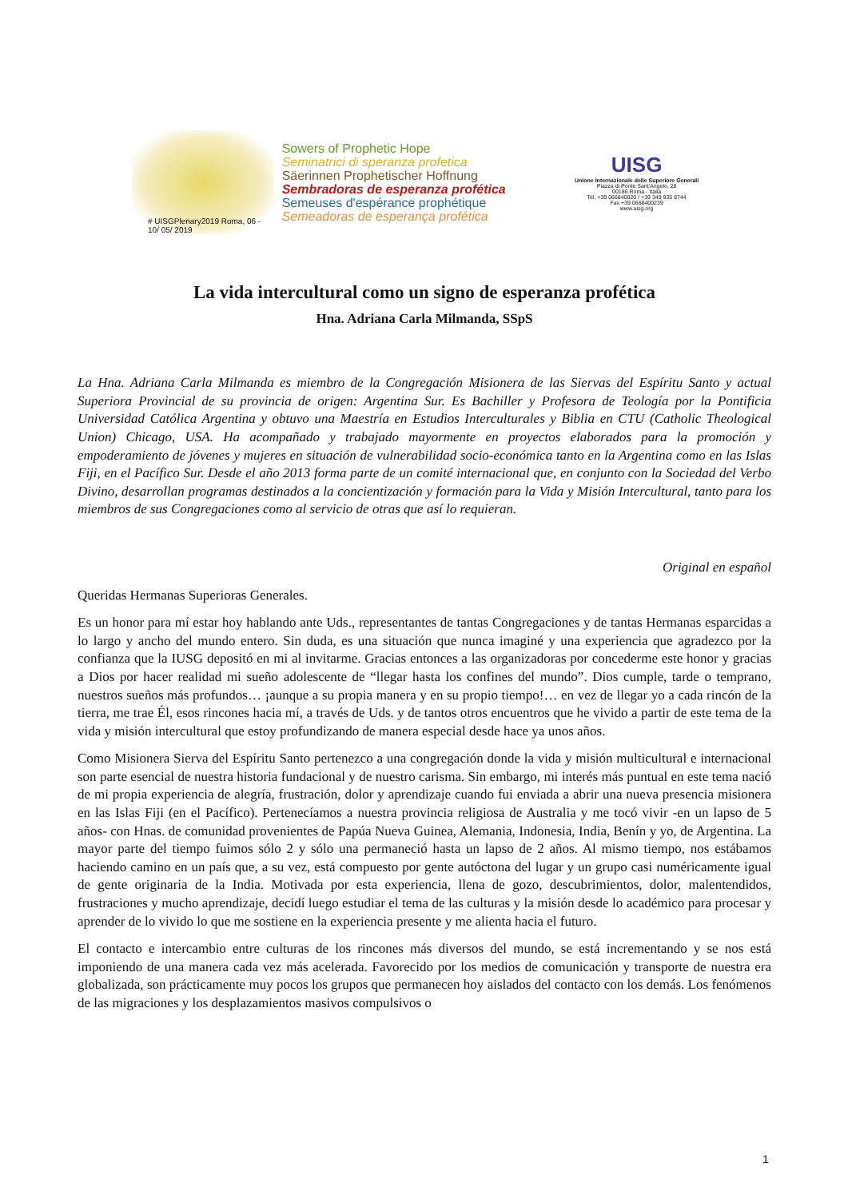# UISGPlenary2019 Roma, 06 - 10/ 05/ 2019
Sowers of Prophetic Hope
Seminatrici di speranza profetica
Säerinnen Prophetischer Hoffnung
Sembradoras de esperanza profética
Semeuses d'espérance prophétique
Semeadoras de esperança profética
UISG
Unione Internazionale delle Superiore Generali
Piazza di Ponte Sant'Angelo, 28
00186 Roma - Italia
Tel. +39 066840020 / +39 349 935 8744
Fax +39 0668400239
www.uisg.org
La vida intercultural como un signo de esperanza profética
Hna. Adriana Carla Milmanda, SSpS
La Hna. Adriana Carla Milmanda es miembro de la Congregación Misionera de las Siervas del Espíritu Santo y actual Superiora Provincial de su provincia de origen: Argentina Sur. Es Bachiller y Profesora de Teología por la Pontificia Universidad Católica Argentina y obtuvo una Maestría en Estudios Interculturales y Biblia en CTU (Catholic Theological Union) Chicago, USA. Ha acompañado y trabajado mayormente en proyectos elaborados para la promoción y empoderamiento de jóvenes y mujeres en situación de vulnerabilidad socio-económica tanto en la Argentina como en las Islas Fiji, en el Pacífico Sur. Desde el año 2013 forma parte de un comité internacional que, en conjunto con la Sociedad del Verbo Divino, desarrollan programas destinados a la concientización y formación para la Vida y Misión Intercultural, tanto para los miembros de sus Congregaciones como al servicio de otras que así lo requieran.
Original en español
Queridas Hermanas Superioras Generales.
Es un honor para mí estar hoy hablando ante Uds., representantes de tantas Congregaciones y de tantas Hermanas esparcidas a lo largo y ancho del mundo entero. Sin duda, es una situación que nunca imaginé y una experiencia que agradezco por la confianza que la IUSG depositó en mi al invitarme. Gracias entonces a las organizadoras por concederme este honor y gracias a Dios por hacer realidad mi sueño adolescente de “llegar hasta los confines del mundo”. Dios cumple, tarde o temprano, nuestros sueños más profundos… ¡aunque a su propia manera y en su propio tiempo!… en vez de llegar yo a cada rincón de la tierra, me trae Él, esos rincones hacia mí, a través de Uds. y de tantos otros encuentros que he vivido a partir de este tema de la vida y misión intercultural que estoy profundizando de manera especial desde hace ya unos años.
Como Misionera Sierva del Espíritu Santo pertenezco a una congregación donde la vida y misión multicultural e internacional son parte esencial de nuestra historia fundacional y de nuestro carisma. Sin embargo, mi interés más puntual en este tema nació de mi propia experiencia de alegría, frustración, dolor y aprendizaje cuando fui enviada a abrir una nueva presencia misionera en las Islas Fiji (en el Pacífico). Pertenecíamos a nuestra provincia religiosa de Australia y me tocó vivir -en un lapso de 5 años- con Hnas. de comunidad provenientes de Papúa Nueva Guinea, Alemania, Indonesia, India, Benín y yo, de Argentina. La mayor parte del tiempo fuimos sólo 2 y sólo una permaneció hasta un lapso de 2 años. Al mismo tiempo, nos estábamos haciendo camino en un país que, a su vez, está compuesto por gente autóctona del lugar y un grupo casi numéricamente igual de gente originaria de la India. Motivada por esta experiencia, llena de gozo, descubrimientos, dolor, malentendidos, frustraciones y mucho aprendizaje, decidí luego estudiar el tema de las culturas y la misión desde lo académico para procesar y aprender de lo vivido lo que me sostiene en la experiencia presente y me alienta hacia el futuro.
El contacto e intercambio entre culturas de los rincones más diversos del mundo, se está incrementando y se nos está imponiendo de una manera cada vez más acelerada. Favorecido por los medios de comunicación y transporte de nuestra era globalizada, son prácticamente muy pocos los grupos que permanecen hoy aislados del contacto con los demás. Los fenómenos de las migraciones y los desplazamientos masivos compulsivos o
1